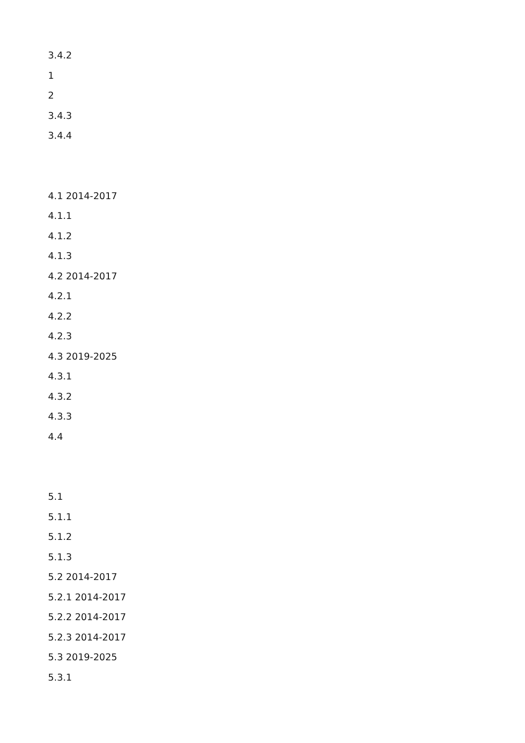3.4.2
1
2
3.4.3
3.4.4
4.1 2014-2017
4.1.1
4.1.2
4.1.3
4.2 2014-2017
4.2.1
4.2.2
4.2.3
4.3 2019-2025
4.3.1
4.3.2
4.3.3
4.4
5.1
5.1.1
5.1.2
5.1.3
5.2 2014-2017
5.2.1 2014-2017
5.2.2 2014-2017
5.2.3 2014-2017
5.3 2019-2025
5.3.1